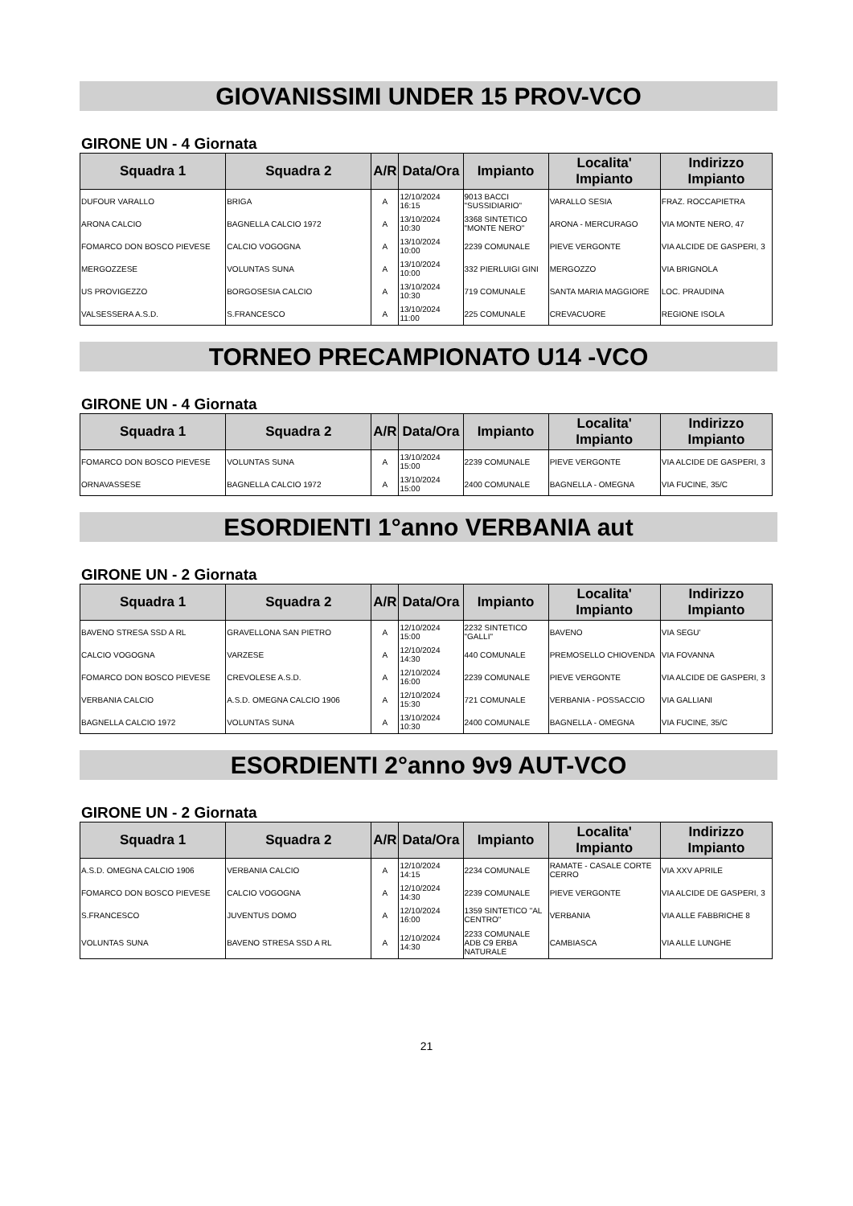GIOVANISSIMI UNDER 15 PROV-VCO
GIRONE UN - 4 Giornata
| Squadra 1 | Squadra 2 | A/R | Data/Ora | Impianto | Localita' Impianto | Indirizzo Impianto |
| --- | --- | --- | --- | --- | --- | --- |
| DUFOUR VARALLO | BRIGA | A | 12/10/2024 16:15 | 9013 BACCI "SUSSIDIARIO" | VARALLO SESIA | FRAZ. ROCCAPIETRA |
| ARONA CALCIO | BAGNELLA CALCIO 1972 | A | 13/10/2024 10:30 | 3368 SINTETICO "MONTE NERO" | ARONA - MERCURAGO | VIA MONTE NERO, 47 |
| FOMARCO DON BOSCO PIEVESE | CALCIO VOGOGNA | A | 13/10/2024 10:00 | 2239 COMUNALE | PIEVE VERGONTE | VIA ALCIDE DE GASPERI, 3 |
| MERGOZZESE | VOLUNTAS SUNA | A | 13/10/2024 10:00 | 332 PIERLUIGI GINI | MERGOZZO | VIA BRIGNOLA |
| US PROVIGEZZO | BORGOSESIA CALCIO | A | 13/10/2024 10:30 | 719 COMUNALE | SANTA MARIA MAGGIORE | LOC. PRAUDINA |
| VALSESSERA A.S.D. | S.FRANCESCO | A | 13/10/2024 11:00 | 225 COMUNALE | CREVACUORE | REGIONE ISOLA |
TORNEO PRECAMPIONATO U14 -VCO
GIRONE UN - 4 Giornata
| Squadra 1 | Squadra 2 | A/R | Data/Ora | Impianto | Localita' Impianto | Indirizzo Impianto |
| --- | --- | --- | --- | --- | --- | --- |
| FOMARCO DON BOSCO PIEVESE | VOLUNTAS SUNA | A | 13/10/2024 15:00 | 2239 COMUNALE | PIEVE VERGONTE | VIA ALCIDE DE GASPERI, 3 |
| ORNAVASSESE | BAGNELLA CALCIO 1972 | A | 13/10/2024 15:00 | 2400 COMUNALE | BAGNELLA - OMEGNA | VIA FUCINE, 35/C |
ESORDIENTI 1°anno VERBANIA aut
GIRONE UN - 2 Giornata
| Squadra 1 | Squadra 2 | A/R | Data/Ora | Impianto | Localita' Impianto | Indirizzo Impianto |
| --- | --- | --- | --- | --- | --- | --- |
| BAVENO STRESA SSD A RL | GRAVELLONA SAN PIETRO | A | 12/10/2024 15:00 | 2232 SINTETICO "GALLI" | BAVENO | VIA SEGU' |
| CALCIO VOGOGNA | VARZESE | A | 12/10/2024 14:30 | 440 COMUNALE | PREMOSELLO CHIOVENDA | VIA FOVANNA |
| FOMARCO DON BOSCO PIEVESE | CREVOLESE A.S.D. | A | 12/10/2024 16:00 | 2239 COMUNALE | PIEVE VERGONTE | VIA ALCIDE DE GASPERI, 3 |
| VERBANIA CALCIO | A.S.D. OMEGNA CALCIO 1906 | A | 12/10/2024 15:30 | 721 COMUNALE | VERBANIA - POSSACCIO | VIA GALLIANI |
| BAGNELLA CALCIO 1972 | VOLUNTAS SUNA | A | 13/10/2024 10:30 | 2400 COMUNALE | BAGNELLA - OMEGNA | VIA FUCINE, 35/C |
ESORDIENTI 2°anno 9v9 AUT-VCO
GIRONE UN - 2 Giornata
| Squadra 1 | Squadra 2 | A/R | Data/Ora | Impianto | Localita' Impianto | Indirizzo Impianto |
| --- | --- | --- | --- | --- | --- | --- |
| A.S.D. OMEGNA CALCIO 1906 | VERBANIA CALCIO | A | 12/10/2024 14:15 | 2234 COMUNALE | RAMATE - CASALE CORTE CERRO | VIA XXV APRILE |
| FOMARCO DON BOSCO PIEVESE | CALCIO VOGOGNA | A | 12/10/2024 14:30 | 2239 COMUNALE | PIEVE VERGONTE | VIA ALCIDE DE GASPERI, 3 |
| S.FRANCESCO | JUVENTUS DOMO | A | 12/10/2024 16:00 | 1359 SINTETICO "AL CENTRO" | VERBANIA | VIA ALLE FABBRICHE 8 |
| VOLUNTAS SUNA | BAVENO STRESA SSD A RL | A | 12/10/2024 14:30 | 2233 COMUNALE ADB C9 ERBA NATURALE | CAMBIASCA | VIA ALLE LUNGHE |
21